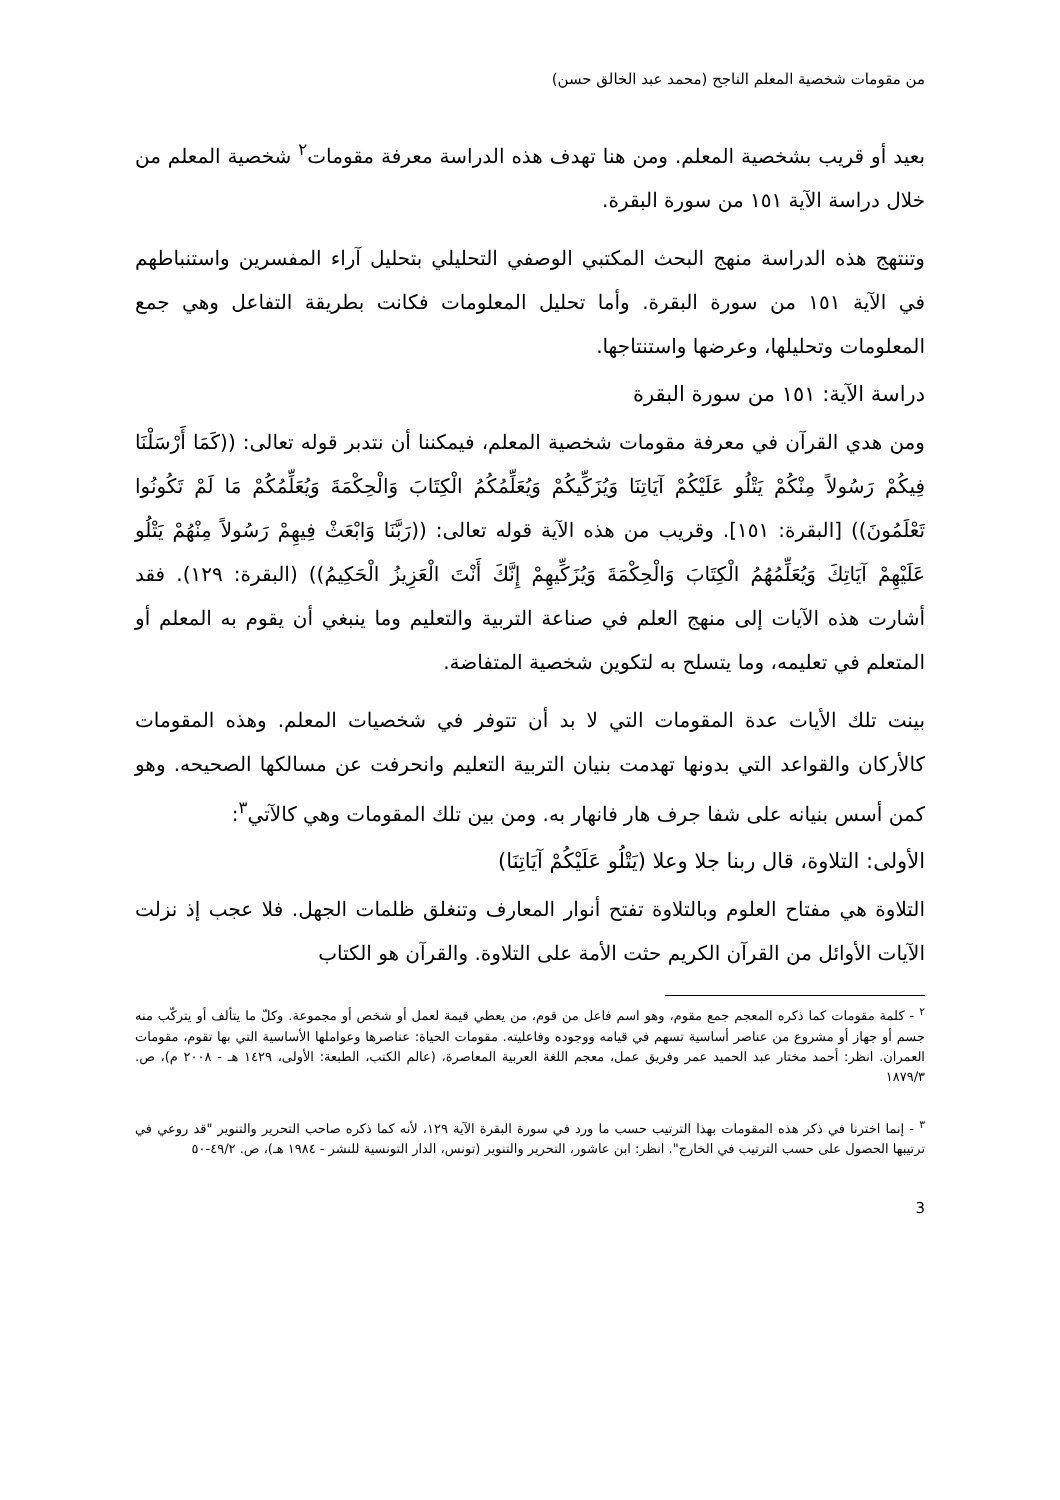من مقومات شخصية المعلم الناجح (محمد عبد الخالق حسن)
بعيد أو قريب بشخصية المعلم. ومن هنا تهدف هذه الدراسة معرفة مقومات<sup>٢</sup> شخصية المعلم من خلال دراسة الآية ١٥١ من سورة البقرة.
وتنتهج هذه الدراسة منهج البحث المكتبي الوصفي التحليلي بتحليل آراء المفسرين واستنباطهم في الآية ١٥١ من سورة البقرة. وأما تحليل المعلومات فكانت بطريقة التفاعل وهي جمع المعلومات وتحليلها، وعرضها واستنتاجها.
دراسة الآية: ١٥١ من سورة البقرة
ومن هدي القرآن في معرفة مقومات شخصية المعلم، فيمكننا أن نتدبر قوله تعالى: ((كَمَا أَرْسَلْنَا فِيكُمْ رَسُولاً مِنْكُمْ يَتْلُو عَلَيْكُمْ آيَاتِنَا وَيُزَكِّيكُمْ وَيُعَلِّمُكُمُ الْكِتَابَ وَالْحِكْمَةَ وَيُعَلِّمُكُمْ مَا لَمْ تَكُونُوا تَعْلَمُونَ)) [البقرة: ١٥١]. وقريب من هذه الآية قوله تعالى: ((رَبَّنَا وَابْعَثْ فِيهِمْ رَسُولاً مِنْهُمْ يَتْلُو عَلَيْهِمْ آيَاتِكَ وَيُعَلِّمُهُمُ الْكِتَابَ وَالْحِكْمَةَ وَيُزَكِّيهِمْ إِنَّكَ أَنْتَ الْعَزِيزُ الْحَكِيمُ)) (البقرة: ١٢٩). فقد أشارت هذه الآيات إلى منهج العلم في صناعة التربية والتعليم وما ينبغي أن يقوم به المعلم أو المتعلم في تعليمه، وما يتسلح به لتكوين شخصية المتفاضة.
بينت تلك الأيات عدة المقومات التي لا بد أن تتوفر في شخصيات المعلم. وهذه المقومات كالأركان والقواعد التي بدونها تهدمت بنيان التربية التعليم وانحرفت عن مسالكها الصحيحه. وهو كمن أسس بنيانه على شفا جرف هار فانهار به. ومن بين تلك المقومات وهي كالآتي<sup>٣</sup>:
الأولى: التلاوة، قال ربنا جلا وعلا (يَتْلُو عَلَيْكُمْ آيَاتِنَا)
التلاوة هي مفتاح العلوم وبالتلاوة تفتح أنوار المعارف وتنغلق ظلمات الجهل. فلا عجب إذ نزلت الآيات الأوائل من القرآن الكريم حثت الأمة على التلاوة. والقرآن هو الكتاب
<sup>٢</sup> - كلمة مقومات كما ذكره المعجم جمع مقوم، وهو اسم فاعل من قوم، من يعطي قيمة لعمل أو شخص أو مجموعة. وكلّ ما يتألف أو يتركّب منه جسم أو جهاز أو مشروع من عناصر أساسية تسهم في قيامه ووجوده وفاعليته. مقومات الحياة: عناصرها وعواملها الأساسية التي بها تقوم، مقومات العمران. انظر: أحمد مختار عبد الحميد عمر وفريق عمل، معجم اللغة العربية المعاصرة، (عالم الكتب، الطبعة: الأولى، ١٤٢٩ هـ - ٢٠٠٨ م)، ص. ١٨٧٩/٣
<sup>٣</sup> - إنما اخترنا في ذكر هذه المقومات بهذا الترتيب حسب ما ورد في سورة البقرة الآية ١٢٩، لأنه كما ذكره صاحب التحرير والتنوير "قد روعي في ترتيبها الحصول على حسب الترتيب في الخارج". انظر: ابن عاشور، التحرير والتنوير (تونس، الدار التونسية للنشر - ١٩٨٤ هـ)، ص. ٤٩/٢-٥٠
3